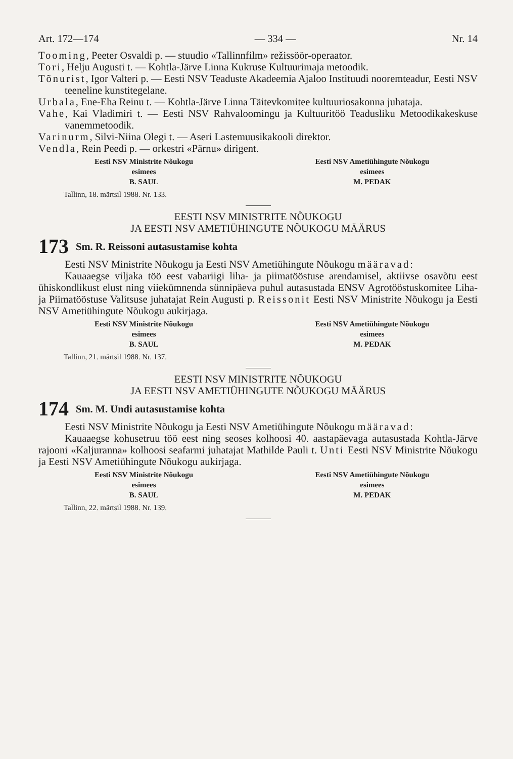Art. 172—174 — 334 — Nr. 14
Tooming, Peeter Osvaldi p. — stuudio «Tallinnfilm» režissöör-operaator.
Tori, Helju Augusti t. — Kohtla-Järve Linna Kukruse Kultuurimaja metoodik.
Tõnurist, Igor Valteri p. — Eesti NSV Teaduste Akadeemia Ajaloo Instituudi nooremteadur, Eesti NSV teeneline kunstitegelane.
Urbala, Ene-Eha Reinu t. — Kohtla-Järve Linna Täitevkomitee kultuuriosakonna juhataja.
Vahe, Kai Vladimiri t. — Eesti NSV Rahvaloomingu ja Kultuuritöö Teadusliku Metoodikakeskuse vanemmetoodik.
Varinurm, Silvi-Niina Olegi t. — Aseri Lastemuusikakooli direktor.
Vendla, Rein Peedi p. — orkestri «Pärnu» dirigent.
Eesti NSV Ministrite Nõukogu
esimees
B. SAUL
Eesti NSV Ametiühingute Nõukogu
esimees
M. PEDAK
Tallinn, 18. märtsil 1988. Nr. 133.
EESTI NSV MINISTRITE NÕUKOGU
JA EESTI NSV AMETIÜHINGUTE NÕUKOGU MÄÄRUS
173 Sm. R. Reissoni autasustamise kohta
Eesti NSV Ministrite Nõukogu ja Eesti NSV Ametiühingute Nõukogu määravad:
Kauaaegse viljaka töö eest vabariigi liha- ja piimatööstuse arendamisel, aktiivse osavõtu eest ühiskondlikust elust ning viiekümnenda sünnipäeva puhul autasustada ENSV Agrotööstuskomitee Liha- ja Piimatööstuse Valitsuse juhatajat Rein Augusti p. Reissonit Eesti NSV Ministrite Nõukogu ja Eesti NSV Ametiühingute Nõukogu aukirjaga.
Eesti NSV Ministrite Nõukogu
esimees
B. SAUL
Eesti NSV Ametiühingute Nõukogu
esimees
M. PEDAK
Tallinn, 21. märtsil 1988. Nr. 137.
EESTI NSV MINISTRITE NÕUKOGU
JA EESTI NSV AMETIÜHINGUTE NÕUKOGU MÄÄRUS
174 Sm. M. Undi autasustamise kohta
Eesti NSV Ministrite Nõukogu ja Eesti NSV Ametiühingute Nõukogu määravad:
Kauaaegse kohusetruu töö eest ning seoses kolhoosi 40. aastapäevaga autasustada Kohtla-Järve rajooni «Kaljuranna» kolhoosi seafarmi juhatajat Mathilde Pauli t. Unti Eesti NSV Ministrite Nõukogu ja Eesti NSV Ametiühingute Nõukogu aukirjaga.
Eesti NSV Ministrite Nõukogu
esimees
B. SAUL
Eesti NSV Ametiühingute Nõukogu
esimees
M. PEDAK
Tallinn, 22. märtsil 1988. Nr. 139.